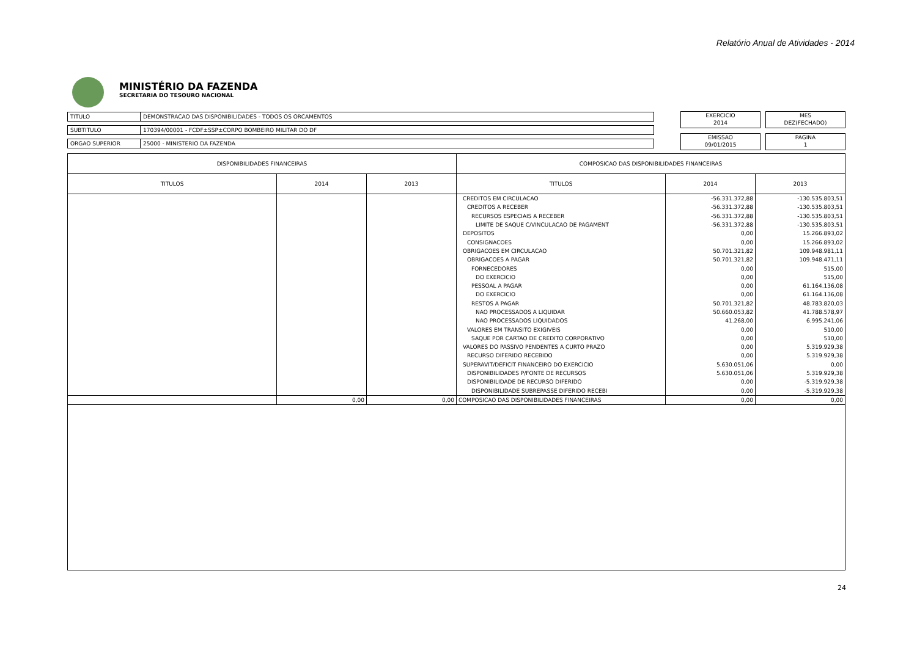Relatório Anual de Atividades - 2014
MINISTÉRIO DA FAZENDA
SECRETARIA DO TESOURO NACIONAL
TITULO DEMONSTRACAO DAS DISPONIBILIDADES - TODOS OS ORCAMENTOS
SUBTITULO 170394/00001 - FCDF±SSP±CORPO BOMBEIRO MILITAR DO DF
ORGAO SUPERIOR 25000 - MINISTERIO DA FAZENDA
EXERCICIO
2014
MES
DEZ(FECHADO)
EMISSAO
09/01/2015
PAGINA
1
| DISPONIBILIDADES FINANCEIRAS | | | COMPOSICAO DAS DISPONIBILIDADES FINANCEIRAS | | |
| --- | --- | --- | --- | --- | --- |
| TITULOS | 2014 | 2013 | TITULOS | 2014 | 2013 |
| | | | CREDITOS EM CIRCULACAO | -56.331.372,88 | -130.535.803,51 |
| | | | CREDITOS A RECEBER | -56.331.372,88 | -130.535.803,51 |
| | | | RECURSOS ESPECIAIS A RECEBER | -56.331.372,88 | -130.535.803,51 |
| | | | LIMITE DE SAQUE C/VINCULACAO DE PAGAMENT | -56.331.372,88 | -130.535.803,51 |
| | | | DEPOSITOS | 0,00 | 15.266.893,02 |
| | | | CONSIGNACOES | 0,00 | 15.266.893,02 |
| | | | OBRIGACOES EM CIRCULACAO | 50.701.321,82 | 109.948.981,11 |
| | | | OBRIGACOES A PAGAR | 50.701.321,82 | 109.948.471,11 |
| | | | FORNECEDORES | 0,00 | 515,00 |
| | | | DO EXERCICIO | 0,00 | 515,00 |
| | | | PESSOAL A PAGAR | 0,00 | 61.164.136,08 |
| | | | DO EXERCICIO | 0,00 | 61.164.136,08 |
| | | | RESTOS A PAGAR | 50.701.321,82 | 48.783.820,03 |
| | | | NAO PROCESSADOS A LIQUIDAR | 50.660.053,82 | 41.788.578,97 |
| | | | NAO PROCESSADOS LIQUIDADOS | 41.268,00 | 6.995.241,06 |
| | | | VALORES EM TRANSITO EXIGIVEIS | 0,00 | 510,00 |
| | | | SAQUE POR CARTAO DE CREDITO CORPORATIVO | 0,00 | 510,00 |
| | | | VALORES DO PASSIVO PENDENTES A CURTO PRAZO | 0,00 | 5.319.929,38 |
| | | | RECURSO DIFERIDO RECEBIDO | 0,00 | 5.319.929,38 |
| | | | SUPERAVIT/DEFICIT FINANCEIRO DO EXERCICIO | 5.630.051,06 | 0,00 |
| | | | DISPONIBILIDADES P/FONTE DE RECURSOS | 5.630.051,06 | 5.319.929,38 |
| | | | DISPONIBILIDADE DE RECURSO DIFERIDO | 0,00 | -5.319.929,38 |
| | | | DISPONIBILIDADE SUBREPASSE DIFERIDO RECEBI | 0,00 | -5.319.929,38 |
| | 0,00 | 0,00 | COMPOSICAO DAS DISPONIBILIDADES FINANCEIRAS | 0,00 | 0,00 |
24